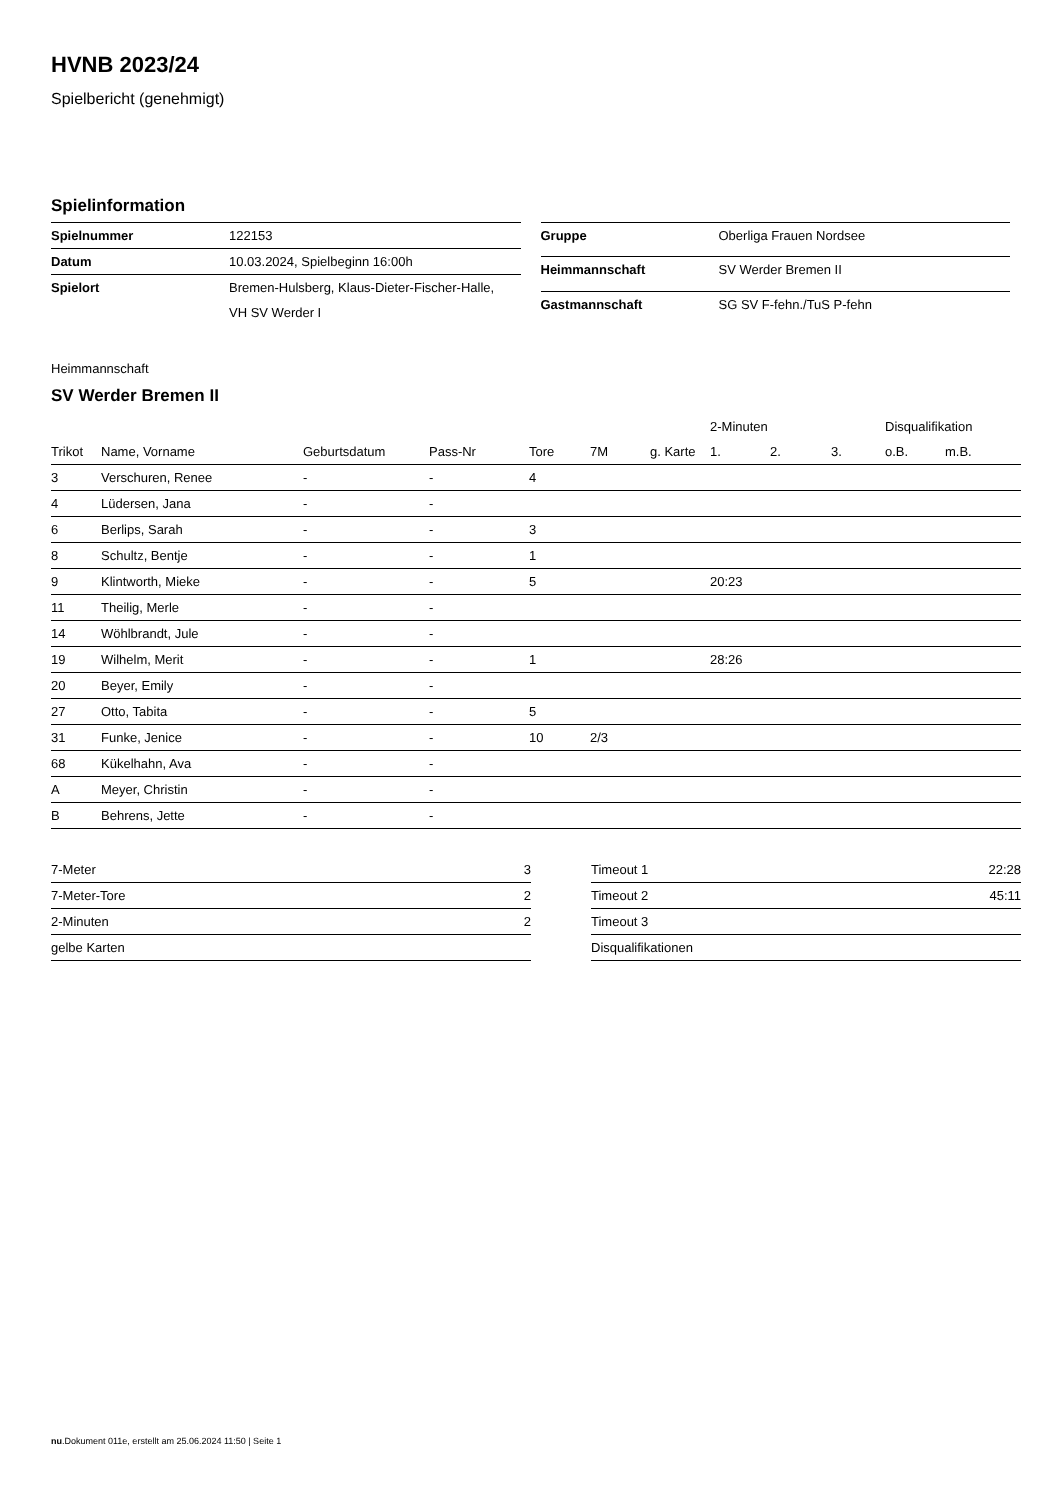HVNB 2023/24
Spielbericht (genehmigt)
Spielinformation
| Spielnummer | 122153 |
| Datum | 10.03.2024, Spielbeginn 16:00h |
| Spielort | Bremen-Hulsberg, Klaus-Dieter-Fischer-Halle, VH SV Werder I |
| Gruppe | Oberliga Frauen Nordsee |
| Heimmannschaft | SV Werder Bremen II |
| Gastmannschaft | SG SV F-fehn./TuS P-fehn |
Heimmannschaft
SV Werder Bremen II
| | | | | | | | 2-Minuten | | | Disqualifikation | |
| --- | --- | --- | --- | --- | --- | --- | --- | --- | --- | --- | --- |
| Trikot | Name, Vorname | Geburtsdatum | Pass-Nr | Tore | 7M | g. Karte | 1. | 2. | 3. | o.B. | m.B. |
| 3 | Verschuren, Renee | - | - | 4 | | | | | | | |
| 4 | Lüdersen, Jana | - | - | | | | | | | | |
| 6 | Berlips, Sarah | - | - | 3 | | | | | | | |
| 8 | Schultz, Bentje | - | - | 1 | | | | | | | |
| 9 | Klintworth, Mieke | - | - | 5 | | | 20:23 | | | | |
| 11 | Theilig, Merle | - | - | | | | | | | | |
| 14 | Wöhlbrandt, Jule | - | - | | | | | | | | |
| 19 | Wilhelm, Merit | - | - | 1 | | | 28:26 | | | | |
| 20 | Beyer, Emily | - | - | | | | | | | | |
| 27 | Otto, Tabita | - | - | 5 | | | | | | | |
| 31 | Funke, Jenice | - | - | 10 | 2/3 | | | | | | |
| 68 | Kükelhahn, Ava | - | - | | | | | | | | |
| A | Meyer, Christin | - | - | | | | | | | | |
| B | Behrens, Jette | - | - | | | | | | | | |
| 7-Meter | 3 |
| 7-Meter-Tore | 2 |
| 2-Minuten | 2 |
| gelbe Karten | |
| Timeout 1 | 22:28 |
| Timeout 2 | 45:11 |
| Timeout 3 | |
| Disqualifikationen | |
nu.Dokument 011e, erstellt am 25.06.2024 11:50 | Seite 1